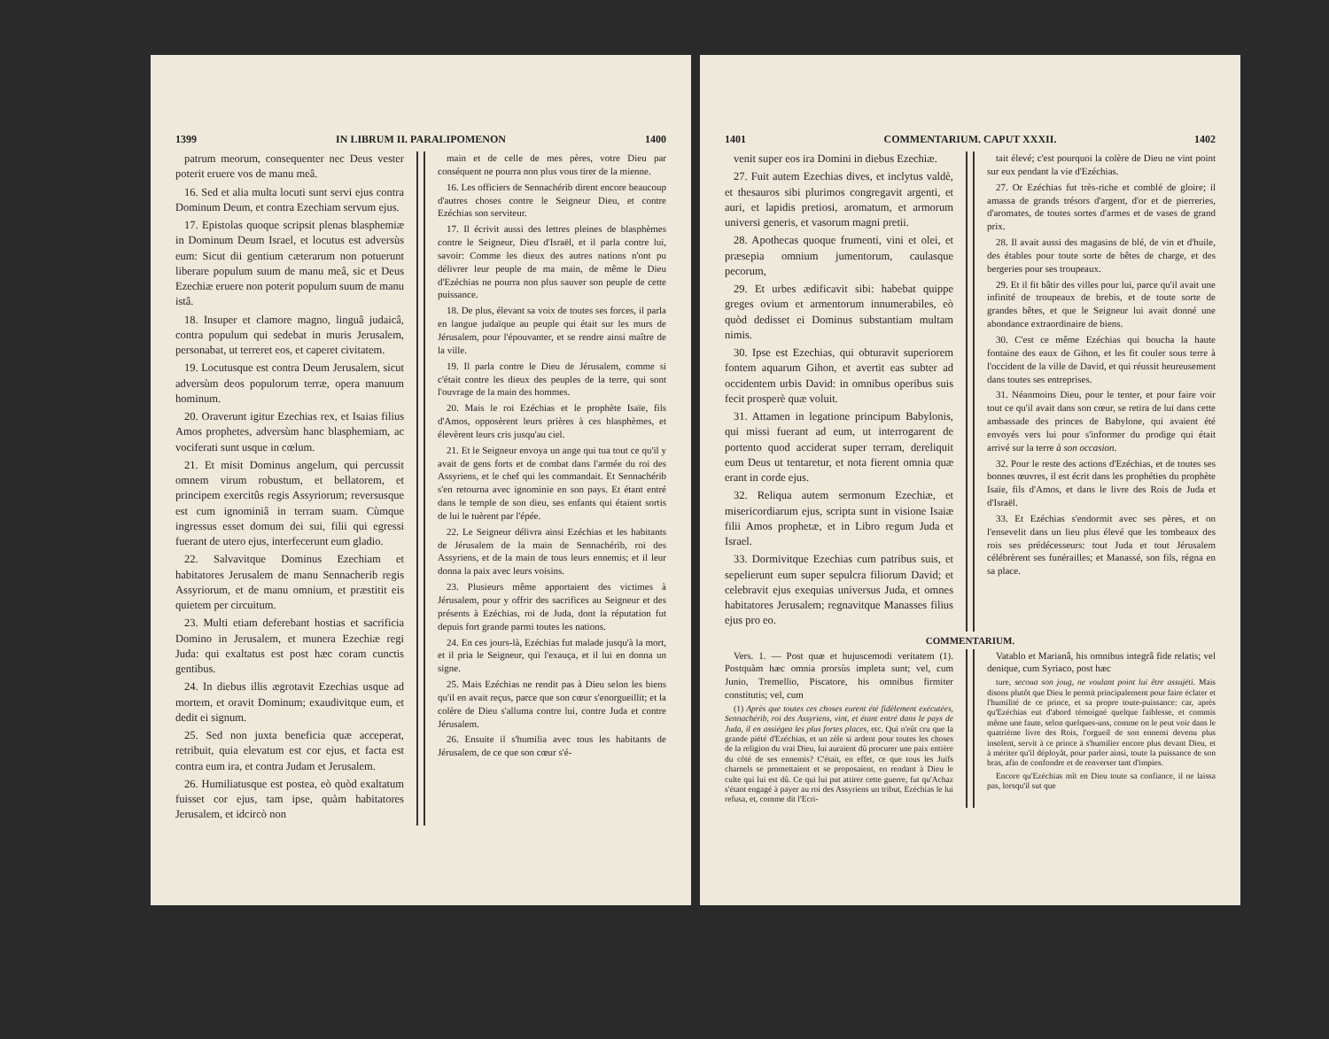1399 IN LIBRUM II. PARALIPOMENON 1400
patrum meorum, consequenter nec Deus vester poterit eruere vos de manu meâ.
16. Sed et alia multa locuti sunt servi ejus contra Dominum Deum, et contra Ezechiam servum ejus.
17. Epistolas quoque scripsit plenas blasphemiæ in Dominum Deum Israel, et locutus est adversùs eum: Sicut dii gentium cæterarum non potuerunt liberare populum suum de manu meâ, sic et Deus Ezechiæ eruere non poterit populum suum de manu istâ.
18. Insuper et clamore magno, linguâ judaicâ, contra populum qui sedebat in muris Jerusalem, personabat, ut terreret eos, et caperet civitatem.
19. Locutusque est contra Deum Jerusalem, sicut adversùm deos populorum terræ, opera manuum hominum.
20. Oraverunt igitur Ezechias rex, et Isaias filius Amos prophetes, adversùm hanc blasphemiam, ac vociferati sunt usque in cœlum.
21. Et misit Dominus angelum, qui percussit omnem virum robustum, et bellatorem, et principem exercitûs regis Assyriorum; reversusque est cum ignominiâ in terram suam. Cùmque ingressus esset domum dei sui, filii qui egressi fuerant de utero ejus, interfecerunt eum gladio.
22. Salvavitque Dominus Ezechiam et habitatores Jerusalem de manu Sennacherib regis Assyriorum, et de manu omnium, et præstitit eis quietem per circuitum.
23. Multi etiam deferebant hostias et sacrificia Domino in Jerusalem, et munera Ezechiæ regi Juda: qui exaltatus est post hæc coram cunctis gentibus.
24. In diebus illis ægrotavit Ezechias usque ad mortem, et oravit Dominum; exaudivitque eum, et dedit ei signum.
25. Sed non juxta beneficia quæ acceperat, retribuit, quia elevatum est cor ejus, et facta est contra eum ira, et contra Judam et Jerusalem.
26. Humiliatusque est postea, eò quòd exaltatum fuisset cor ejus, tam ipse, quàm habitatores Jerusalem, et idcircò non
main et de celle de mes pères, votre Dieu par conséquent ne pourra non plus vous tirer de la mienne.
16. Les officiers de Sennachérib dirent encore beaucoup d'autres choses contre le Seigneur Dieu, et contre Ezéchias son serviteur.
17. Il écrivit aussi des lettres pleines de blasphèmes contre le Seigneur, Dieu d'Israël, et il parla contre lui, savoir: Comme les dieux des autres nations n'ont pu délivrer leur peuple de ma main, de même le Dieu d'Ezéchias ne pourra non plus sauver son peuple de cette puissance.
18. De plus, élevant sa voix de toutes ses forces, il parla en langue judaïque au peuple qui était sur les murs de Jérusalem, pour l'épouvanter, et se rendre ainsi maître de la ville.
19. Il parla contre le Dieu de Jérusalem, comme si c'était contre les dieux des peuples de la terre, qui sont l'ouvrage de la main des hommes.
20. Mais le roi Ezéchias et le prophète Isaïe, fils d'Amos, opposèrent leurs prières à ces blasphèmes, et élevèrent leurs cris jusqu'au ciel.
21. Et le Seigneur envoya un ange qui tua tout ce qu'il y avait de gens forts et de combat dans l'armée du roi des Assyriens, et le chef qui les commandait. Et Sennachérib s'en retourna avec ignominie en son pays. Et étant entré dans le temple de son dieu, ses enfants qui étaient sortis de lui le tuèrent par l'épée.
22. Le Seigneur délivra ainsi Ezéchias et les habitants de Jérusalem de la main de Sennachérib, roi des Assyriens, et de la main de tous leurs ennemis; et il leur donna la paix avec leurs voisins.
23. Plusieurs même apportaient des victimes à Jérusalem, pour y offrir des sacrifices au Seigneur et des présents à Ezéchias, roi de Juda, dont la réputation fut depuis fort grande parmi toutes les nations.
24. En ces jours-là, Ezéchias fut malade jusqu'à la mort, et il pria le Seigneur, qui l'exauça, et il lui en donna un signe.
25. Mais Ezéchias ne rendit pas à Dieu selon les biens qu'il en avait reçus, parce que son cœur s'enorgueillit; et la colère de Dieu s'alluma contre lui, contre Juda et contre Jérusalem.
26. Ensuite il s'humilia avec tous les habitants de Jérusalem, de ce que son cœur s'é-
1401 COMMENTARIUM. CAPUT XXXII. 1402
venit super eos ira Domini in diebus Ezechiæ.
27. Fuit autem Ezechias dives, et inclytus valdè, et thesauros sibi plurimos congregavit argenti, et auri, et lapidis pretiosi, aromatum, et armorum universi generis, et vasorum magni pretii.
28. Apothecas quoque frumenti, vini et olei, et præsepia omnium jumentorum, caulasque pecorum,
29. Et urbes ædificavit sibi: habebat quippe greges ovium et armentorum innumerabiles, eò quòd dedisset ei Dominus substantiam multam nimis.
30. Ipse est Ezechias, qui obturavit superiorem fontem aquarum Gihon, et avertit eas subter ad occidentem urbis David: in omnibus operibus suis fecit prosperè quæ voluit.
31. Attamen in legatione principum Babylonis, qui missi fuerant ad eum, ut interrogarent de portento quod acciderat super terram, dereliquit eum Deus ut tentaretur, et nota fierent omnia quæ erant in corde ejus.
32. Reliqua autem sermonum Ezechiæ, et misericordiarum ejus, scripta sunt in visione Isaiæ filii Amos prophetæ, et in Libro regum Juda et Israel.
33. Dormivitque Ezechias cum patribus suis, et sepelierunt eum super sepulcra filiorum David; et celebravit ejus exequias universus Juda, et omnes habitatores Jerusalem; regnavitque Manasses filius ejus pro eo.
tait élevé; c'est pourquoi la colère de Dieu ne vint point sur eux pendant la vie d'Ezéchias.
27. Or Ezéchias fut très-riche et comblé de gloire; il amassa de grands trésors d'argent, d'or et de pierreries, d'aromates, de toutes sortes d'armes et de vases de grand prix.
28. Il avait aussi des magasins de blé, de vin et d'huile, des étables pour toute sorte de bêtes de charge, et des bergeries pour ses troupeaux.
29. Et il fit bâtir des villes pour lui, parce qu'il avait une infinité de troupeaux de brebis, et de toute sorte de grandes bêtes, et que le Seigneur lui avait donné une abondance extraordinaire de biens.
30. C'est ce même Ezéchias qui boucha la haute fontaine des eaux de Gihon, et les fit couler sous terre à l'occident de la ville de David, et qui réussit heureusement dans toutes ses entreprises.
31. Néanmoins Dieu, pour le tenter, et pour faire voir tout ce qu'il avait dans son cœur, se retira de lui dans cette ambassade des princes de Babylone, qui avaient été envoyés vers lui pour s'informer du prodige qui était arrivé sur la terre à son occasion.
32. Pour le reste des actions d'Ezéchias, et de toutes ses bonnes œuvres, il est écrit dans les prophéties du prophète Isaïe, fils d'Amos, et dans le livre des Rois de Juda et d'Israël.
33. Et Ezéchias s'endormit avec ses pères, et on l'ensevelit dans un lieu plus élevé que les tombeaux des rois ses prédécesseurs: tout Juda et tout Jérusalem célébrèrent ses funérailles; et Manassé, son fils, régna en sa place.
COMMENTARIUM.
Vers. 1. — Post quæ et hujuscemodi veritatem (1). Postquàm hæc omnia prorsùs impleta sunt; vel, cum Junio, Tremellio, Piscatore, his omnibus firmiter constitutis; vel, cum
(1) Après que toutes ces choses eurent été fidèlement exécutées, Sennachérib, roi des Assyriens, vint, et étant entré dans le pays de Juda, il en assiégea les plus fortes places, etc. Qui n'eût cru que la grande piété d'Ezéchias, et un zèle si ardent pour toutes les choses de la religion du vrai Dieu, lui auraient dû procurer une paix entière du côté de ses ennemis? C'était, en effet, ce que tous les Juifs charnels se promettaient et se proposaient, en rendant à Dieu le culte qui lui est dû. Ce qui lui put attirer cette guerre, fut qu'Achaz s'étant engagé à payer au roi des Assyriens un tribut, Ezéchias le lui refusa, et, comme dit l'Ecri-
Vatablo et Marianâ, his omnibus integrâ fide relatis; vel denique, cum Syriaco, post hæc
ture, secoua son joug, ne voulant point lui être assujéti. Mais disons plutôt que Dieu le permit principalement pour faire éclater et l'humilité de ce prince, et sa propre toute-puissance: car, après qu'Ezéchias eut d'abord témoigné quelque faiblesse, et commis même une faute, selon quelques-uns, comme on le peut voir dans le quatrième livre des Rois, l'orgueil de son ennemi devenu plus insolent, servit à ce prince à s'humilier encore plus devant Dieu, et à mériter qu'il déployât, pour parler ainsi, toute la puissance de son bras, afin de confondre et de renverser tant d'impies.
Encore qu'Ezéchias mît en Dieu toute sa confiance, il ne laissa pas, lorsqu'il sut que